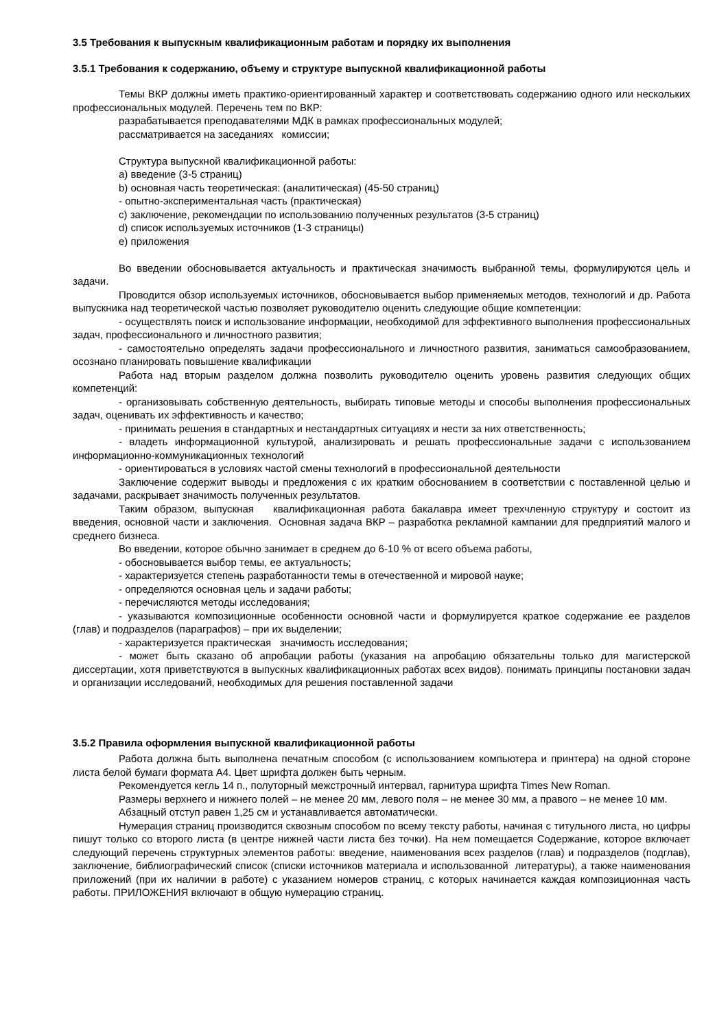3.5 Требования к выпускным квалификационным работам и порядку их выполнения
3.5.1 Требования к содержанию, объему и структуре выпускной квалификационной работы
Темы ВКР должны иметь практико-ориентированный характер и соответствовать содержанию одного или нескольких профессиональных модулей. Перечень тем по ВКР:
разрабатывается преподавателями МДК в рамках профессиональных модулей;
рассматривается на заседаниях комиссии;
Структура выпускной квалификационной работы:
a) введение (3-5 страниц)
b) основная часть теоретическая: (аналитическая) (45-50 страниц)
- опытно-экспериментальная часть (практическая)
c) заключение, рекомендации по использованию полученных результатов (3-5 страниц)
d) список используемых источников (1-3 страницы)
e) приложения
Во введении обосновывается актуальность и практическая значимость выбранной темы, формулируются цель и задачи.
Проводится обзор используемых источников, обосновывается выбор применяемых методов, технологий и др. Работа выпускника над теоретической частью позволяет руководителю оценить следующие общие компетенции:
- осуществлять поиск и использование информации, необходимой для эффективного выполнения профессиональных задач, профессионального и личностного развития;
- самостоятельно определять задачи профессионального и личностного развития, заниматься самообразованием, осознано планировать повышение квалификации
Работа над вторым разделом должна позволить руководителю оценить уровень развития следующих общих компетенций:
- организовывать собственную деятельность, выбирать типовые методы и способы выполнения профессиональных задач, оценивать их эффективность и качество;
- принимать решения в стандартных и нестандартных ситуациях и нести за них ответственность;
- владеть информационной культурой, анализировать и решать профессиональные задачи с использованием информационно-коммуникационных технологий
- ориентироваться в условиях частой смены технологий в профессиональной деятельности
Заключение содержит выводы и предложения с их кратким обоснованием в соответствии с поставленной целью и задачами, раскрывает значимость полученных результатов.
Таким образом, выпускная квалификационная работа бакалавра имеет трехчленную структуру и состоит из введения, основной части и заключения. Основная задача ВКР – разработка рекламной кампании для предприятий малого и среднего бизнеса.
Во введении, которое обычно занимает в среднем до 6-10 % от всего объема работы,
- обосновывается выбор темы, ее актуальность;
- характеризуется степень разработанности темы в отечественной и мировой науке;
- определяются основная цель и задачи работы;
- перечисляются методы исследования;
- указываются композиционные особенности основной части и формулируется краткое содержание ее разделов (глав) и подразделов (параграфов) – при их выделении;
- характеризуется практическая значимость исследования;
- может быть сказано об апробации работы (указания на апробацию обязательны только для магистерской диссертации, хотя приветствуются в выпускных квалификационных работах всех видов). понимать принципы постановки задач и организации исследований, необходимых для решения поставленной задачи
3.5.2 Правила оформления выпускной квалификационной работы
Работа должна быть выполнена печатным способом (с использованием компьютера и принтера) на одной стороне листа белой бумаги формата А4. Цвет шрифта должен быть черным.
Рекомендуется кегль 14 п., полуторный межстрочный интервал, гарнитура шрифта Times New Roman.
Размеры верхнего и нижнего полей – не менее 20 мм, левого поля – не менее 30 мм, а правого – не менее 10 мм.
Абзацный отступ равен 1,25 см и устанавливается автоматически.
Нумерация страниц производится сквозным способом по всему тексту работы, начиная с титульного листа, но цифры пишут только со второго листа (в центре нижней части листа без точки). На нем помещается Содержание, которое включает следующий перечень структурных элементов работы: введение, наименования всех разделов (глав) и подразделов (подглав), заключение, библиографический список (списки источников материала и использованной литературы), а также наименования приложений (при их наличии в работе) с указанием номеров страниц, с которых начинается каждая композиционная часть работы. ПРИЛОЖЕНИЯ включают в общую нумерацию страниц.